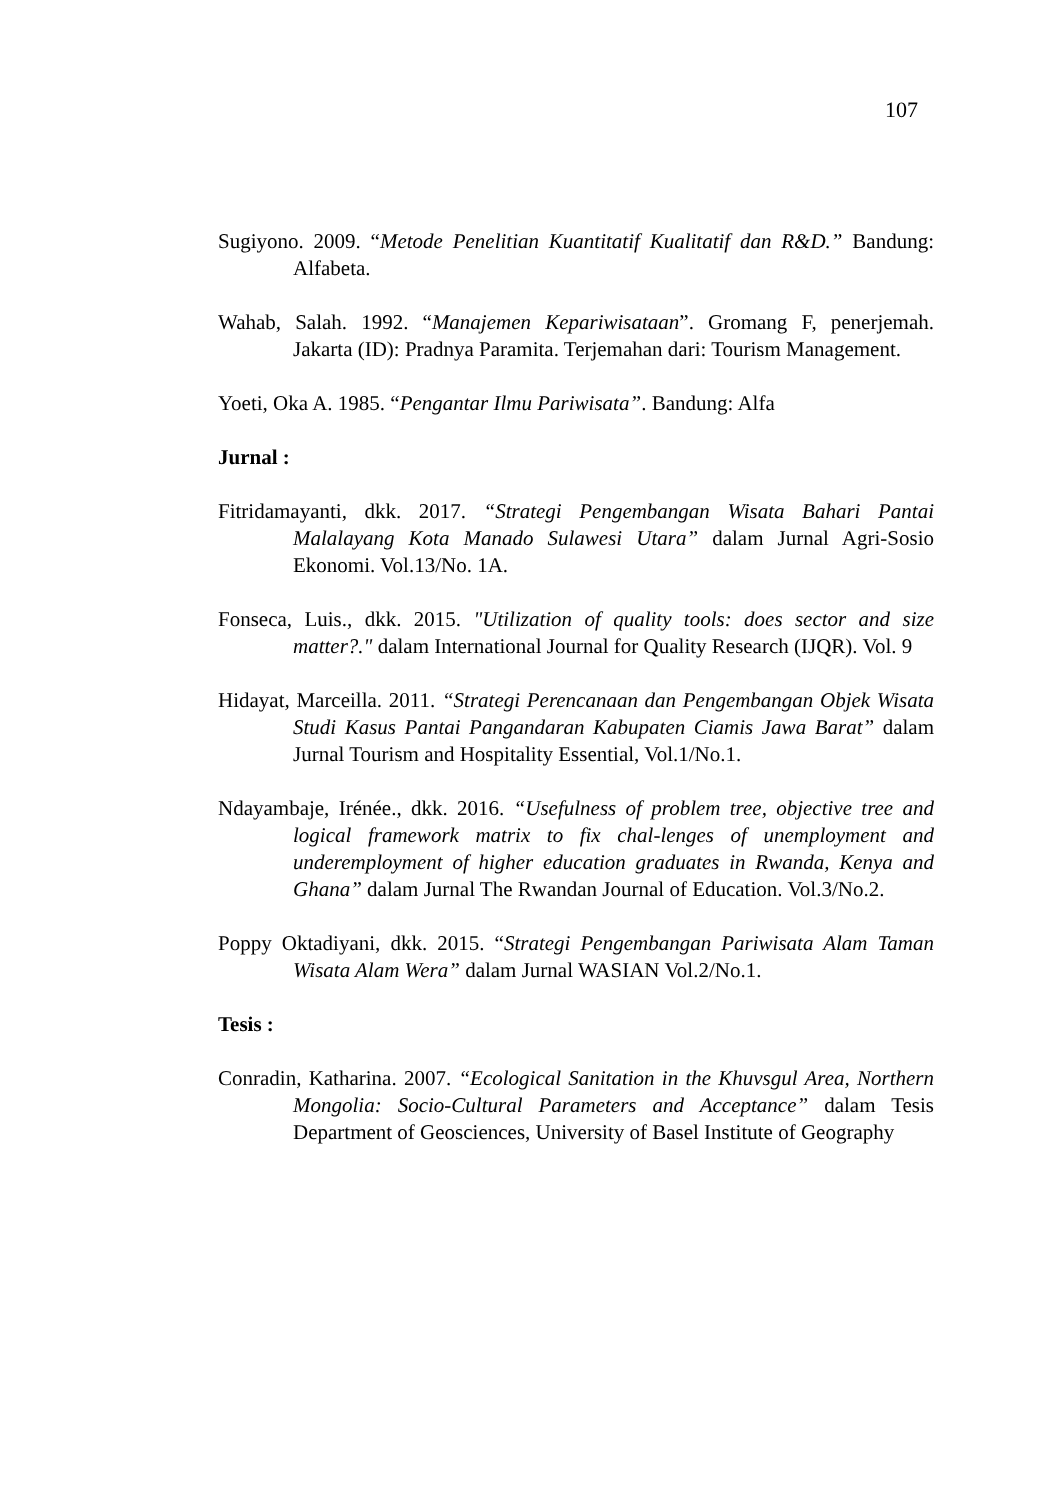107
Sugiyono. 2009. “Metode Penelitian Kuantitatif Kualitatif dan R&D.” Bandung: Alfabeta.
Wahab, Salah. 1992. “Manajemen Kepariwisataan”. Gromang F, penerjemah. Jakarta (ID): Pradnya Paramita. Terjemahan dari: Tourism Management.
Yoeti, Oka A. 1985. “Pengantar Ilmu Pariwisata”. Bandung: Alfa
Jurnal :
Fitridamayanti, dkk. 2017. “Strategi Pengembangan Wisata Bahari Pantai Malalayang Kota Manado Sulawesi Utara” dalam Jurnal Agri-Sosio Ekonomi. Vol.13/No. 1A.
Fonseca, Luis., dkk. 2015. "Utilization of quality tools: does sector and size matter?." dalam International Journal for Quality Research (IJQR). Vol. 9
Hidayat, Marceilla. 2011. “Strategi Perencanaan dan Pengembangan Objek Wisata Studi Kasus Pantai Pangandaran Kabupaten Ciamis Jawa Barat” dalam Jurnal Tourism and Hospitality Essential, Vol.1/No.1.
Ndayambaje, Irénée., dkk. 2016. “Usefulness of problem tree, objective tree and logical framework matrix to fix chal-lenges of unemployment and underemployment of higher education graduates in Rwanda, Kenya and Ghana” dalam Jurnal The Rwandan Journal of Education. Vol.3/No.2.
Poppy Oktadiyani, dkk. 2015. “Strategi Pengembangan Pariwisata Alam Taman Wisata Alam Wera” dalam Jurnal WASIAN Vol.2/No.1.
Tesis :
Conradin, Katharina. 2007. “Ecological Sanitation in the Khuvsgul Area, Northern Mongolia: Socio-Cultural Parameters and Acceptance” dalam Tesis Department of Geosciences, University of Basel Institute of Geography